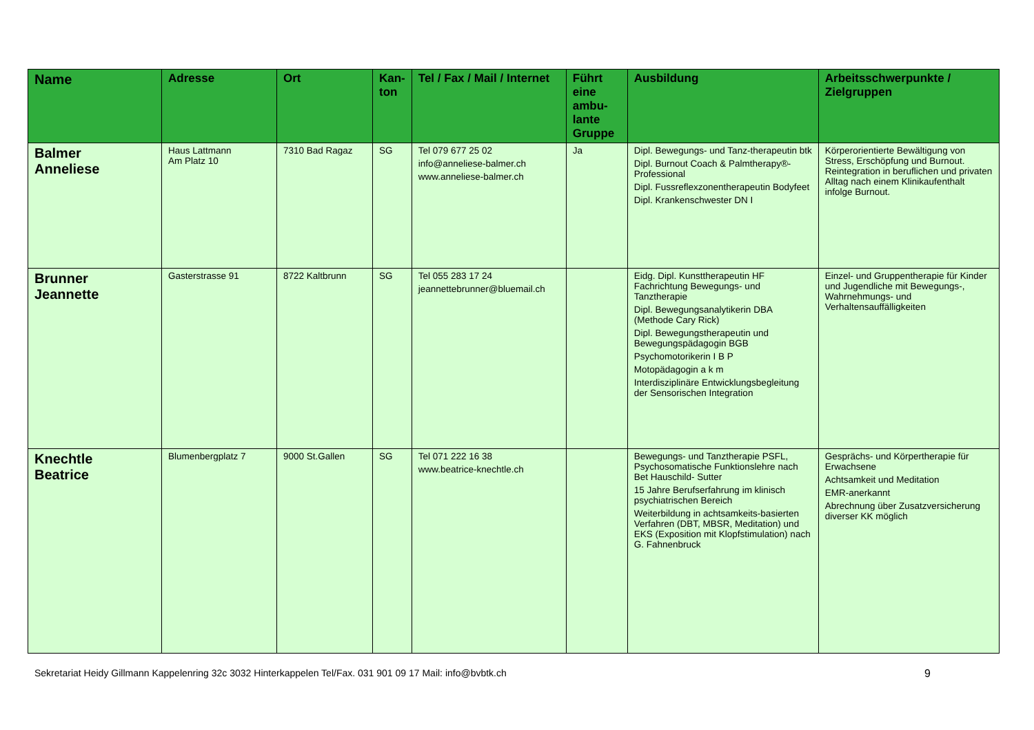| Name | Adresse | Ort | Kan- ton | Tel / Fax / Mail / Internet | Führt eine ambu-lante Gruppe | Ausbildung | Arbeitsschwerpunkte / Zielgruppen |
| --- | --- | --- | --- | --- | --- | --- | --- |
| Balmer Anneliese | Haus Lattmann Am Platz 10 | 7310 Bad Ragaz | SG | Tel 079 677 25 02 info@anneliese-balmer.ch www.anneliese-balmer.ch | Ja | Dipl. Bewegungs- und Tanz-therapeutin btk Dipl. Burnout Coach & Palmtherapy®-Professional Dipl. Fussreflexzonentherapeutin Bodyfeet Dipl. Krankenschwester DN I | Körperorientierte Bewältigung von Stress, Erschöpfung und Burnout. Reintegration in beruflichen und privaten Alltag nach einem Klinikaufenthalt infolge Burnout. |
| Brunner Jeannette | Gasterstrasse 91 | 8722 Kaltbrunn | SG | Tel 055 283 17 24 jeannettebrunner@bluemail.ch | | Eidg. Dipl. Kunsttherapeutin HF Fachrichtung Bewegungs- und Tanztherapie Dipl. Bewegungsanalytikerin DBA (Methode Cary Rick) Dipl. Bewegungstherapeutin und Bewegungspädagogin BGB Psychomotorikerin I B P Motopädagogin a k m Interdisziplinäre Entwicklungsbegleitung der Sensorischen Integration | Einzel- und Gruppentherapie für Kinder und Jugendliche mit Bewegungs-, Wahrnehmungs- und Verhaltensauffälligkeiten |
| Knechtle Beatrice | Blumenbergplatz 7 | 9000 St.Gallen | SG | Tel 071 222 16 38 www.beatrice-knechtle.ch | | Bewegungs- und Tanztherapie PSFL, Psychosomatische Funktionslehre nach Bet Hauschild- Sutter 15 Jahre Berufserfahrung im klinisch psychiatrischen Bereich Weiterbildung in achtsamkeits-basierten Verfahren (DBT, MBSR, Meditation) und EKS (Exposition mit Klopfstimulation) nach G. Fahnenbruck | Gesprächs- und Körpertherapie für Erwachsene Achtsamkeit und Meditation EMR-anerkannt Abrechnung über Zusatzversicherung diverser KK möglich |
Sekretariat Heidy Gillmann Kappelenring 32c 3032 Hinterkappelen Tel/Fax. 031 901 09 17 Mail: info@bvbtk.ch 9